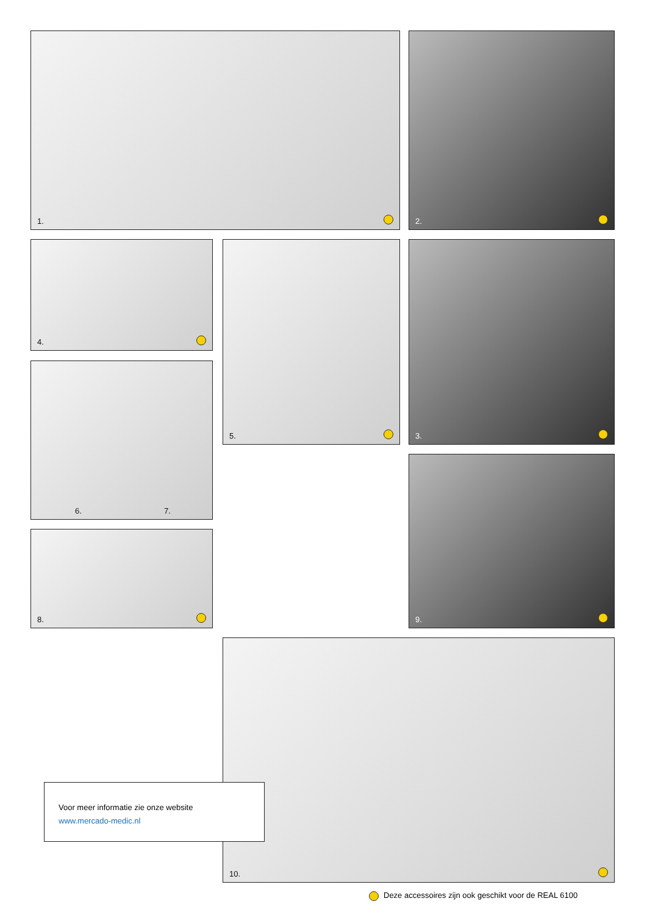1. 2.
4. 5. 3.
6. 7.
8.
9.
10.
Voor meer informatie zie onze website
www.mercado-medic.nl
Deze accessoires zijn ook geschikt voor de REAL 6100